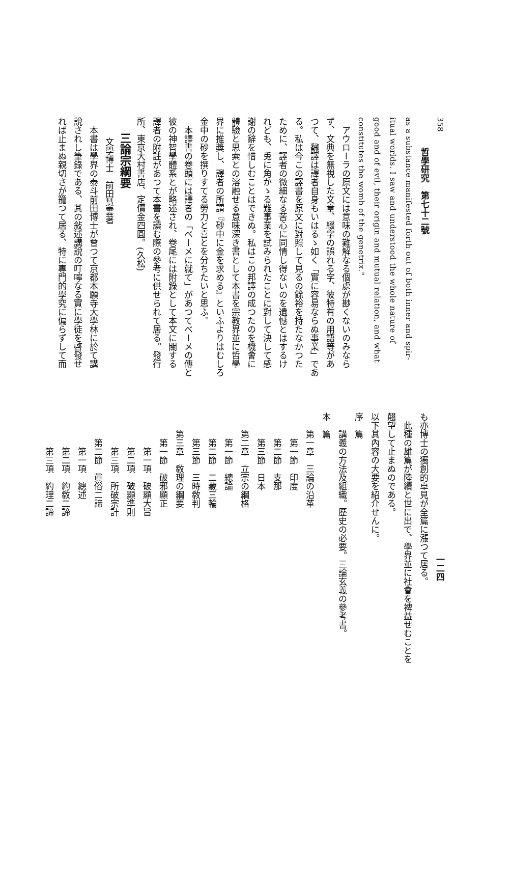358
哲學研究　第七十二號
as a substance manifested forth out of both inner and spir-
itual worlds. I saw and understood the whole nature of
good and of evil, their origin and mutual relation, and what
constitutes the womb of the genetrix."
アウローラの原文には意味の難解なる個處が尠くないのみなら
ず、文典を無視した文章、綴字の誤れる字、彼特有の用語等があ
つて、飜譯は譯者自身もいはるゝ如く「實に容易ならぬ事業」であ
る。私は今この譯書を原文に對照して見るの餘裕を持たなかつた
ために、譯者の微細なる苦心に同情し得ないのを遺憾とはするけ
れども、兎に角かゝる難事業を試みられたことに對して決して感
謝の辭を惜しむことはできぬ。私はこの邦譯の成つたのを機會に
體驗と思索との溶融せる意味深き書として本書を宗教界並に哲學
界に推奬し、譯者の所謂『砂中に金を求める』といふよりはむしろ
金中の砂を撰りすてる勞力と喜とを分ちたいと思ふ。
本譯書の卷頭には譯者の「ベーメに就て」があつてベーメの傳と
彼の神智學體系とが略述され、卷尾には附錄として本文に關する
譯者の附註があつて本書を讀む際の參考に供せられて居る。發行
所、東京大村書店、定價金四圓。(久松)
三論宗綱要
文學博士　前田慧雲著
本書は學界の泰斗前田博士が曾つて京都本願寺大學林に於て講
說されし筆錄である、其の敍述講說の叮嚀なる實に學徒を啓發せ
れば止まぬ親切さが籠つて居る、特に專門的學究に偏らずして而
一二四
も亦博士の獨創的卓見が全篇に漲つて居る。
此種の雄篇が陸續と世に出で、學界並に社會を裨益せむことを
翹望して止まぬのである。
以下其內容の大要を紹介せんに。
序　篇
講義の方法及組織。歷史の必要。三論玄義の參考書。
本　篇
第一章　三論の沿革
第一節　印度
第二節　支那
第三節　日本
第二章　立宗の綱格
第一節　總論
第二節　二藏三輪
第三節　三時敎判
第三章　敎理の綱要
第一節　破邪顯正
第一項　破顯大旨
第二項　破顯準則
第三項　所破宗計
第二節　眞俗二諦
第一項　總述
第二項　約敎二諦
第三項　約理二諦